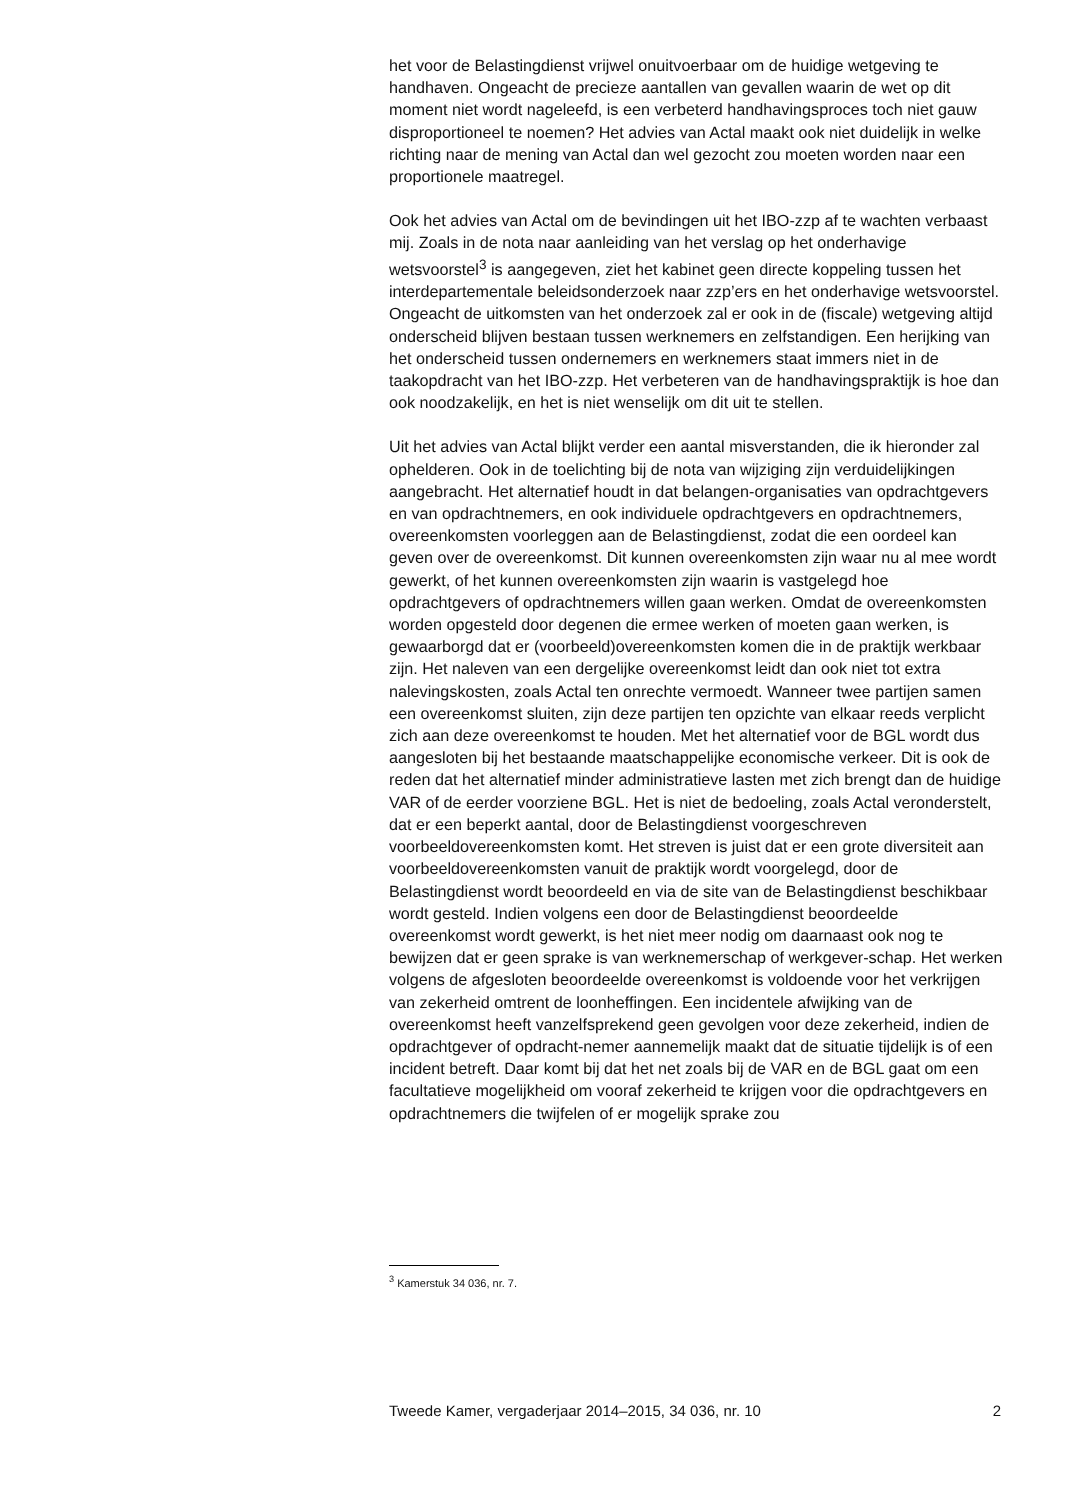het voor de Belastingdienst vrijwel onuitvoerbaar om de huidige wetgeving te handhaven. Ongeacht de precieze aantallen van gevallen waarin de wet op dit moment niet wordt nageleefd, is een verbeterd handhavingsproces toch niet gauw disproportioneel te noemen? Het advies van Actal maakt ook niet duidelijk in welke richting naar de mening van Actal dan wel gezocht zou moeten worden naar een proportionele maatregel.
Ook het advies van Actal om de bevindingen uit het IBO-zzp af te wachten verbaast mij. Zoals in de nota naar aanleiding van het verslag op het onderhavige wetsvoorstel<sup>3</sup> is aangegeven, ziet het kabinet geen directe koppeling tussen het interdepartementale beleidsonderzoek naar zzp’ers en het onderhavige wetsvoorstel. Ongeacht de uitkomsten van het onderzoek zal er ook in de (fiscale) wetgeving altijd onderscheid blijven bestaan tussen werknemers en zelfstandigen. Een herijking van het onderscheid tussen ondernemers en werknemers staat immers niet in de taakopdracht van het IBO-zzp. Het verbeteren van de handhavingspraktijk is hoe dan ook noodzakelijk, en het is niet wenselijk om dit uit te stellen.
Uit het advies van Actal blijkt verder een aantal misverstanden, die ik hieronder zal ophelderen. Ook in de toelichting bij de nota van wijziging zijn verduidelijkingen aangebracht. Het alternatief houdt in dat belangen-organisaties van opdrachtgevers en van opdrachtnemers, en ook individuele opdrachtgevers en opdrachtnemers, overeenkomsten voorleggen aan de Belastingdienst, zodat die een oordeel kan geven over de overeenkomst. Dit kunnen overeenkomsten zijn waar nu al mee wordt gewerkt, of het kunnen overeenkomsten zijn waarin is vastgelegd hoe opdrachtgevers of opdrachtnemers willen gaan werken. Omdat de overeenkomsten worden opgesteld door degenen die ermee werken of moeten gaan werken, is gewaarborgd dat er (voorbeeld)overeenkomsten komen die in de praktijk werkbaar zijn. Het naleven van een dergelijke overeenkomst leidt dan ook niet tot extra nalevingskosten, zoals Actal ten onrechte vermoedt. Wanneer twee partijen samen een overeenkomst sluiten, zijn deze partijen ten opzichte van elkaar reeds verplicht zich aan deze overeenkomst te houden. Met het alternatief voor de BGL wordt dus aangesloten bij het bestaande maatschappelijke economische verkeer. Dit is ook de reden dat het alternatief minder administratieve lasten met zich brengt dan de huidige VAR of de eerder voorziene BGL. Het is niet de bedoeling, zoals Actal veronderstelt, dat er een beperkt aantal, door de Belastingdienst voorgeschreven voorbeeldovereenkomsten komt. Het streven is juist dat er een grote diversiteit aan voorbeeldovereenkomsten vanuit de praktijk wordt voorgelegd, door de Belastingdienst wordt beoordeeld en via de site van de Belastingdienst beschikbaar wordt gesteld. Indien volgens een door de Belastingdienst beoordeelde overeenkomst wordt gewerkt, is het niet meer nodig om daarnaast ook nog te bewijzen dat er geen sprake is van werknemerschap of werkgever-schap. Het werken volgens de afgesloten beoordeelde overeenkomst is voldoende voor het verkrijgen van zekerheid omtrent de loonheffingen. Een incidentele afwijking van de overeenkomst heeft vanzelfsprekend geen gevolgen voor deze zekerheid, indien de opdrachtgever of opdracht-nemer aannemelijk maakt dat de situatie tijdelijk is of een incident betreft. Daar komt bij dat het net zoals bij de VAR en de BGL gaat om een facultatieve mogelijkheid om vooraf zekerheid te krijgen voor die opdrachtgevers en opdrachtnemers die twijfelen of er mogelijk sprake zou
<sup>3</sup> Kamerstuk 34 036, nr. 7.
Tweede Kamer, vergaderjaar 2014–2015, 34 036, nr. 10 2